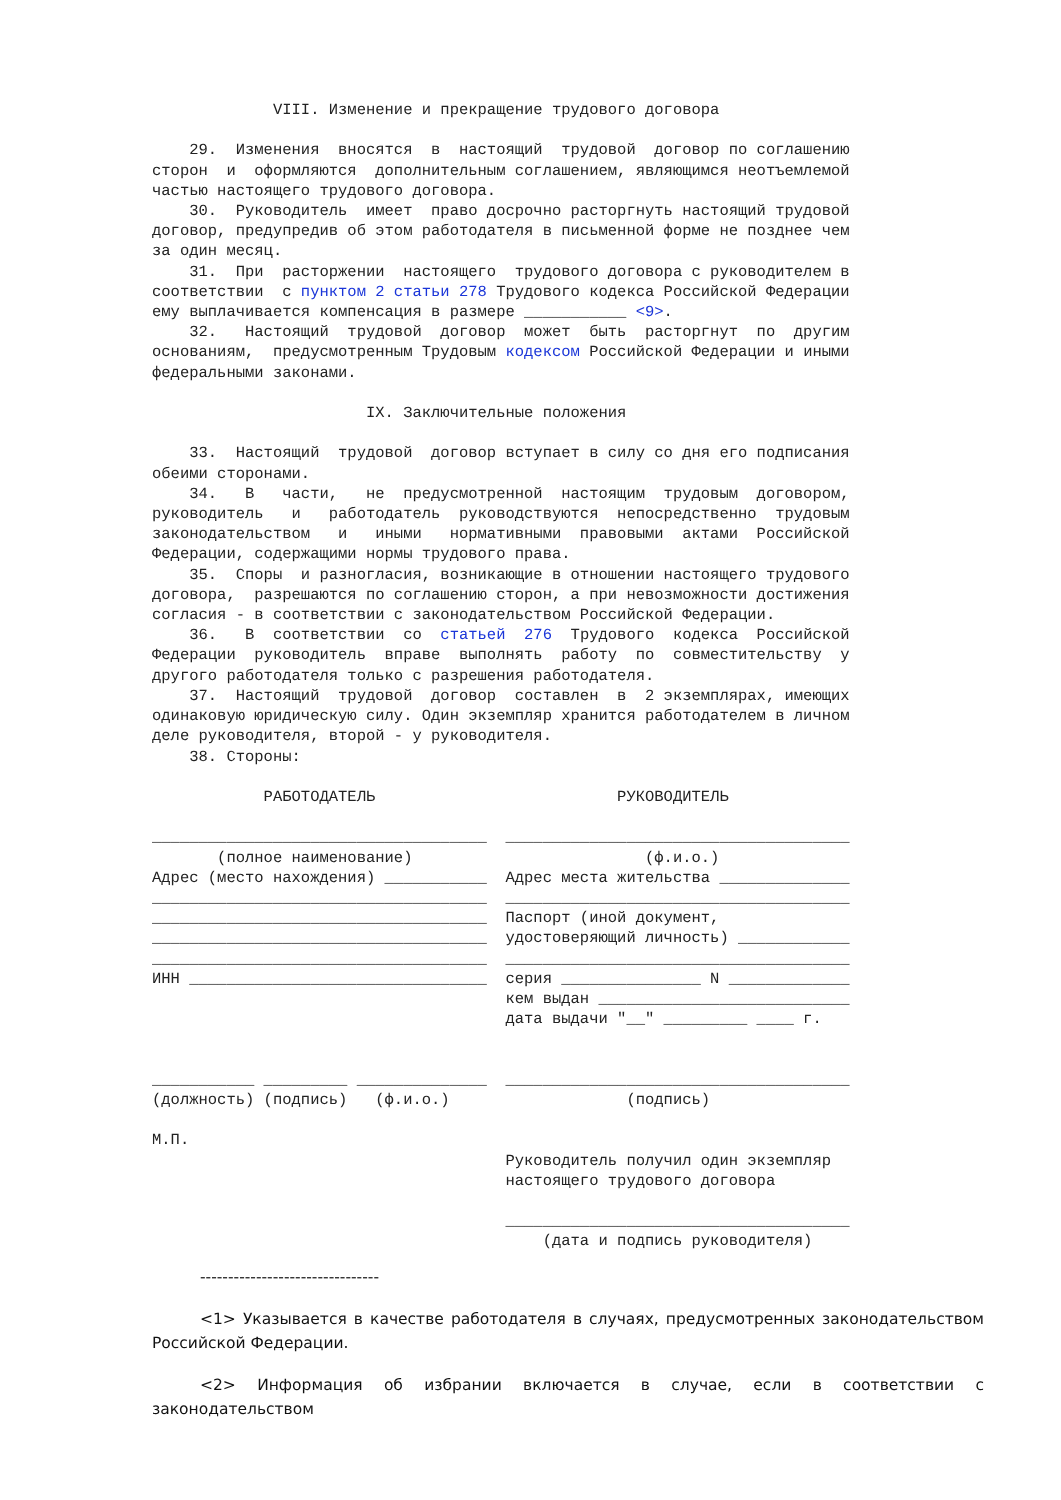VIII. Изменение и прекращение трудового договора

    29.  Изменения  вносятся  в  настоящий  трудовой  договор по соглашению
сторон  и  оформляются  дополнительным соглашением, являющимся неотъемлемой
частью настоящего трудового договора.
    30.  Руководитель  имеет  право досрочно расторгнуть настоящий трудовой
договор, предупредив об этом работодателя в письменной форме не позднее чем
за один месяц.
    31.  При  расторжении  настоящего  трудового договора с руководителем в
соответствии  с пунктом 2 статьи 278 Трудового кодекса Российской Федерации
ему выплачивается компенсация в размере ___________ <9>.
    32.   Настоящий  трудовой  договор  может  быть  расторгнут  по  другим
основаниям,  предусмотренным Трудовым кодексом Российской Федерации и иными
федеральными законами.

                       IX. Заключительные положения

    33.  Настоящий  трудовой  договор вступает в силу со дня его подписания
обеими сторонами.
    34.   В   части,   не  предусмотренной  настоящим  трудовым  договором,
руководитель   и   работодатель  руководствуются  непосредственно  трудовым
законодательством   и   иными   нормативными  правовыми  актами  Российской
Федерации, содержащими нормы трудового права.
    35.  Споры  и разногласия, возникающие в отношении настоящего трудового
договора,  разрешаются по соглашению сторон, а при невозможности достижения
согласия - в соответствии с законодательством Российской Федерации.
    36.   В  соответствии  со  статьей  276  Трудового  кодекса  Российской
Федерации  руководитель  вправе  выполнять  работу  по  совместительству  у
другого работодателя только с разрешения работодателя.
    37.  Настоящий  трудовой  договор  составлен  в  2 экземплярах, имеющих
одинаковую юридическую силу. Один экземпляр хранится работодателем в личном
деле руководителя, второй - у руководителя.
    38. Стороны:

            РАБОТОДАТЕЛЬ                          РУКОВОДИТЕЛЬ

____________________________________  _____________________________________
       (полное наименование)                         (ф.и.о.)
Адрес (место нахождения) ___________  Адрес места жительства ______________
____________________________________  _____________________________________
____________________________________  Паспорт (иной документ,
____________________________________  удостоверяющий личность) ____________
____________________________________  _____________________________________
ИНН ________________________________  серия _______________ N _____________
                                      кем выдан ___________________________
                                      дата выдачи "__" _________ ____ г.


___________ _________ ______________  _____________________________________
(должность) (подпись)   (ф.и.о.)                   (подпись)

М.П.
                                      Руководитель получил один экземпляр
                                      настоящего трудового договора

                                      _____________________________________
                                          (дата и подпись руководителя)
--------------------------------
<1> Указывается в качестве работодателя в случаях, предусмотренных законодательством Российской Федерации.
<2> Информация об избрании включается в случае, если в соответствии с законодательством